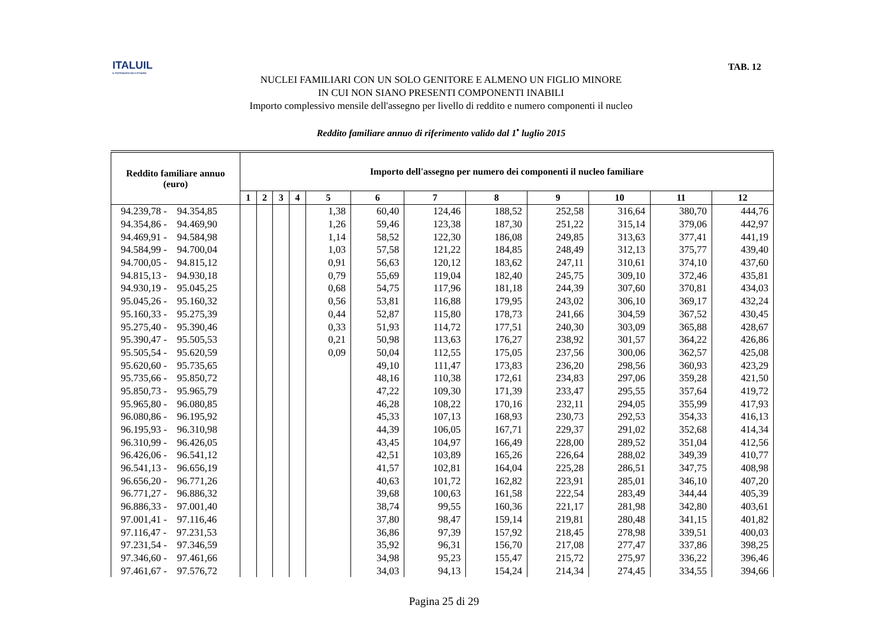ITALUIL
IL PATRONATO DEI CITTADINI
TAB. 12
NUCLEI FAMILIARI CON UN SOLO GENITORE E ALMENO UN FIGLIO MINORE
IN CUI NON SIANO PRESENTI COMPONENTI INABILI
Importo complessivo mensile dell'assegno per livello di reddito e numero componenti il nucleo
Reddito familiare annuo di riferimento valido dal 1<sup>•</sup> luglio 2015
| Reddito familiare annuo (euro) | Importo dell'assegno per numero dei componenti il nucleo familiare | | | | | | | | | | | |
| --- | --- | --- | --- | --- | --- | --- | --- | --- | --- | --- | --- | --- |
| | 1 | 2 | 3 | 4 | 5 | 6 | 7 | 8 | 9 | 10 | 11 | 12 |
| 94.239,78 - 94.354,85 | | | | | 1,38 | 60,40 | 124,46 | 188,52 | 252,58 | 316,64 | 380,70 | 444,76 |
| 94.354,86 - 94.469,90 | | | | | 1,26 | 59,46 | 123,38 | 187,30 | 251,22 | 315,14 | 379,06 | 442,97 |
| 94.469,91 - 94.584,98 | | | | | 1,14 | 58,52 | 122,30 | 186,08 | 249,85 | 313,63 | 377,41 | 441,19 |
| 94.584,99 - 94.700,04 | | | | | 1,03 | 57,58 | 121,22 | 184,85 | 248,49 | 312,13 | 375,77 | 439,40 |
| 94.700,05 - 94.815,12 | | | | | 0,91 | 56,63 | 120,12 | 183,62 | 247,11 | 310,61 | 374,10 | 437,60 |
| 94.815,13 - 94.930,18 | | | | | 0,79 | 55,69 | 119,04 | 182,40 | 245,75 | 309,10 | 372,46 | 435,81 |
| 94.930,19 - 95.045,25 | | | | | 0,68 | 54,75 | 117,96 | 181,18 | 244,39 | 307,60 | 370,81 | 434,03 |
| 95.045,26 - 95.160,32 | | | | | 0,56 | 53,81 | 116,88 | 179,95 | 243,02 | 306,10 | 369,17 | 432,24 |
| 95.160,33 - 95.275,39 | | | | | 0,44 | 52,87 | 115,80 | 178,73 | 241,66 | 304,59 | 367,52 | 430,45 |
| 95.275,40 - 95.390,46 | | | | | 0,33 | 51,93 | 114,72 | 177,51 | 240,30 | 303,09 | 365,88 | 428,67 |
| 95.390,47 - 95.505,53 | | | | | 0,21 | 50,98 | 113,63 | 176,27 | 238,92 | 301,57 | 364,22 | 426,86 |
| 95.505,54 - 95.620,59 | | | | | 0,09 | 50,04 | 112,55 | 175,05 | 237,56 | 300,06 | 362,57 | 425,08 |
| 95.620,60 - 95.735,65 | | | | | | 49,10 | 111,47 | 173,83 | 236,20 | 298,56 | 360,93 | 423,29 |
| 95.735,66 - 95.850,72 | | | | | | 48,16 | 110,38 | 172,61 | 234,83 | 297,06 | 359,28 | 421,50 |
| 95.850,73 - 95.965,79 | | | | | | 47,22 | 109,30 | 171,39 | 233,47 | 295,55 | 357,64 | 419,72 |
| 95.965,80 - 96.080,85 | | | | | | 46,28 | 108,22 | 170,16 | 232,11 | 294,05 | 355,99 | 417,93 |
| 96.080,86 - 96.195,92 | | | | | | 45,33 | 107,13 | 168,93 | 230,73 | 292,53 | 354,33 | 416,13 |
| 96.195,93 - 96.310,98 | | | | | | 44,39 | 106,05 | 167,71 | 229,37 | 291,02 | 352,68 | 414,34 |
| 96.310,99 - 96.426,05 | | | | | | 43,45 | 104,97 | 166,49 | 228,00 | 289,52 | 351,04 | 412,56 |
| 96.426,06 - 96.541,12 | | | | | | 42,51 | 103,89 | 165,26 | 226,64 | 288,02 | 349,39 | 410,77 |
| 96.541,13 - 96.656,19 | | | | | | 41,57 | 102,81 | 164,04 | 225,28 | 286,51 | 347,75 | 408,98 |
| 96.656,20 - 96.771,26 | | | | | | 40,63 | 101,72 | 162,82 | 223,91 | 285,01 | 346,10 | 407,20 |
| 96.771,27 - 96.886,32 | | | | | | 39,68 | 100,63 | 161,58 | 222,54 | 283,49 | 344,44 | 405,39 |
| 96.886,33 - 97.001,40 | | | | | | 38,74 | 99,55 | 160,36 | 221,17 | 281,98 | 342,80 | 403,61 |
| 97.001,41 - 97.116,46 | | | | | | 37,80 | 98,47 | 159,14 | 219,81 | 280,48 | 341,15 | 401,82 |
| 97.116,47 - 97.231,53 | | | | | | 36,86 | 97,39 | 157,92 | 218,45 | 278,98 | 339,51 | 400,03 |
| 97.231,54 - 97.346,59 | | | | | | 35,92 | 96,31 | 156,70 | 217,08 | 277,47 | 337,86 | 398,25 |
| 97.346,60 - 97.461,66 | | | | | | 34,98 | 95,23 | 155,47 | 215,72 | 275,97 | 336,22 | 396,46 |
| 97.461,67 - 97.576,72 | | | | | | 34,03 | 94,13 | 154,24 | 214,34 | 274,45 | 334,55 | 394,66 |
Pagina 25 di 29